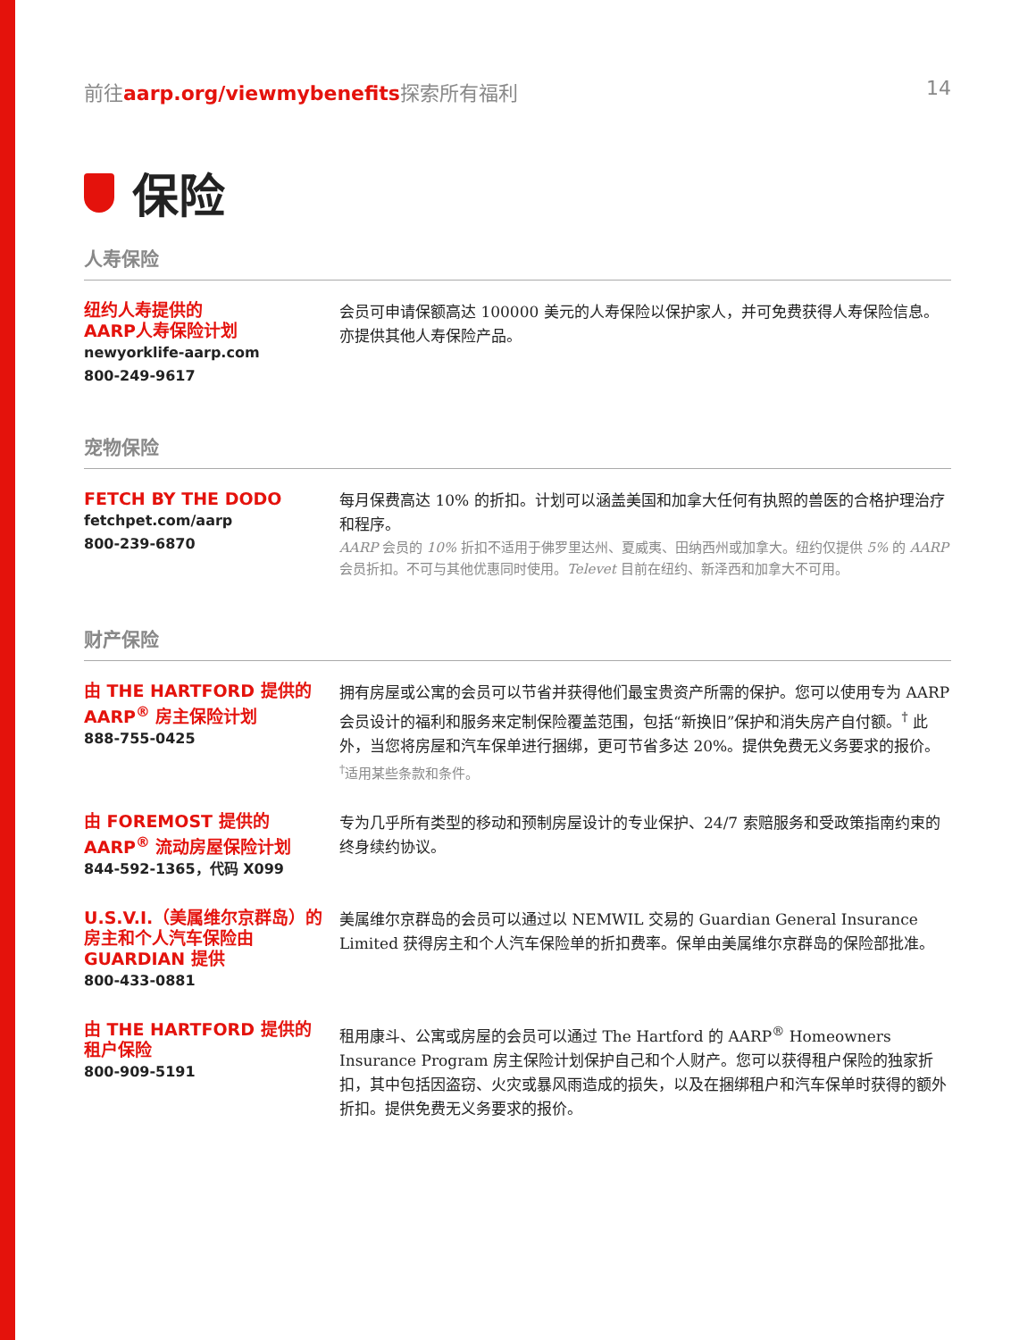前往aarp.org/viewmybenefits探索所有福利 14
保险
人寿保险
纽约人寿提供的
AARP人寿保险计划
newyorklife-aarp.com
800-249-9617
会员可申请保额高达 100000 美元的人寿保险以保护家人，并可免费获得人寿保险信息。亦提供其他人寿保险产品。
宠物保险
FETCH BY THE DODO
fetchpet.com/aarp
800-239-6870
每月保费高达 10% 的折扣。计划可以涵盖美国和加拿大任何有执照的兽医的合格护理治疗和程序。
AARP 会员的 10% 折扣不适用于佛罗里达州、夏威夷、田纳西州或加拿大。纽约仅提供 5% 的 AARP 会员折扣。不可与其他优惠同时使用。Televet 目前在纽约、新泽西和加拿大不可用。
财产保险
由 THE HARTFORD 提供的
AARP<sup>®</sup> 房主保险计划
888-755-0425
拥有房屋或公寓的会员可以节省并获得他们最宝贵资产所需的保护。您可以使用专为 AARP 会员设计的福利和服务来定制保险覆盖范围，包括“新换旧”保护和消失房产自付额。<sup>†</sup> 此外，当您将房屋和汽车保单进行捆绑，更可节省多达 20%。提供免费无义务要求的报价。
<sup>†</sup> 适用某些条款和条件。
由 FOREMOST 提供的
AARP<sup>®</sup> 流动房屋保险计划
844-592-1365，代码 X099
专为几乎所有类型的移动和预制房屋设计的专业保护、24/7 索赔服务和受政策指南约束的终身续约协议。
U.S.V.I.（美属维尔京群岛）的房主和个人汽车保险由 GUARDIAN 提供
800-433-0881
美属维尔京群岛的会员可以通过以 NEMWIL 交易的 Guardian General Insurance Limited 获得房主和个人汽车保险单的折扣费率。保单由美属维尔京群岛的保险部批准。
由 THE HARTFORD 提供的
租户保险
800-909-5191
租用康斗、公寓或房屋的会员可以通过 The Hartford 的 AARP<sup>®</sup> Homeowners Insurance Program 房主保险计划保护自己和个人财产。您可以获得租户保险的独家折扣，其中包括因盗窃、火灾或暴风雨造成的损失，以及在捆绑租户和汽车保单时获得的额外折扣。提供免费无义务要求的报价。